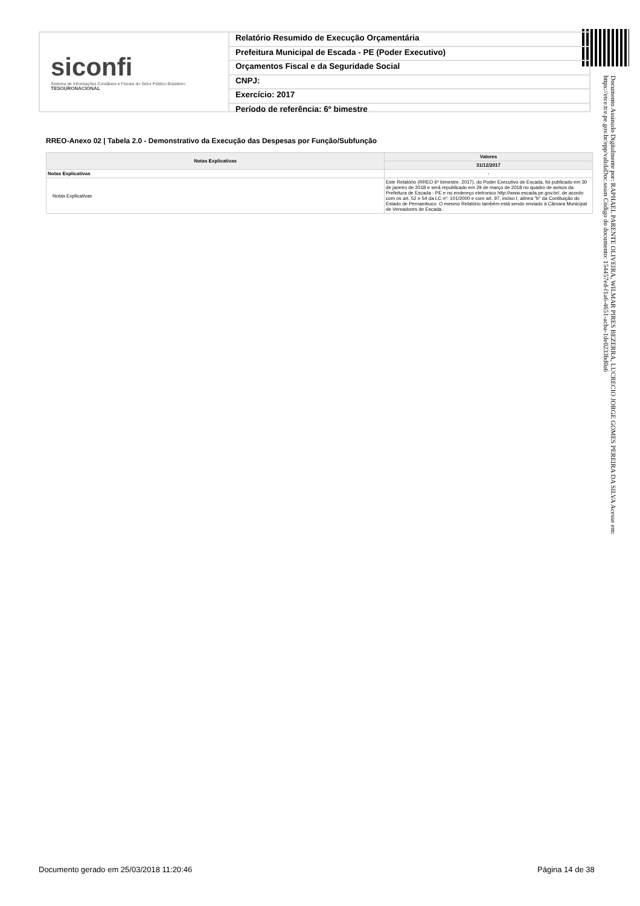siconfi
Sistema de Informações Contábeis e Fiscais do Setor Público Brasileiro
TESOURONACIONAL
Relatório Resumido de Execução Orçamentária
Prefeitura Municipal de Escada - PE (Poder Executivo)
Orçamentos Fiscal e da Seguridade Social
CNPJ:
Exercício: 2017
Período de referência: 6º bimestre
Documento Assinado Digitalmente por: RAPHAEL PARENTE OLIVEIRA, WILMAR PIRES BEZERRA, LUCRECIO JORGE GOMES PEREIRA DA SILVA Acesse em: https://etce.tce.pe.gov.br/epp/validaDoc.seam Código do documento: 154457ed-f1a6-4651-acba-1de0233bd0a6
RREO-Anexo 02 | Tabela 2.0 - Demonstrativo da Execução das Despesas por Função/Subfunção
| Notas Explicativas | Valores |
| --- | --- |
| | 31/12/2017 |
| Notas Explicativas | - |
| Notas Explicativas | Este Relatório (RREO 6º bimestre. 2017), do Poder Executivo de Escada, foi publicado em 30 de janeiro de 2018 e será republicado em 29 de março de 2018 no quadro de avisos da Prefeitura de Escada - PE e no endereço eletronico http://www.escada.pe.gov.br/, de acordo com os art. 52 e 54 da LC nº. 101/2000 e com art. 97, inciso I, alínea "b" da Contituição do Estado de Pernambuco. O mesmo Relatório também está sendo enviado à Câmara Municipal de Vereadores de Escada. |
Documento gerado em 25/03/2018 11:20:46
Página 14 de 38